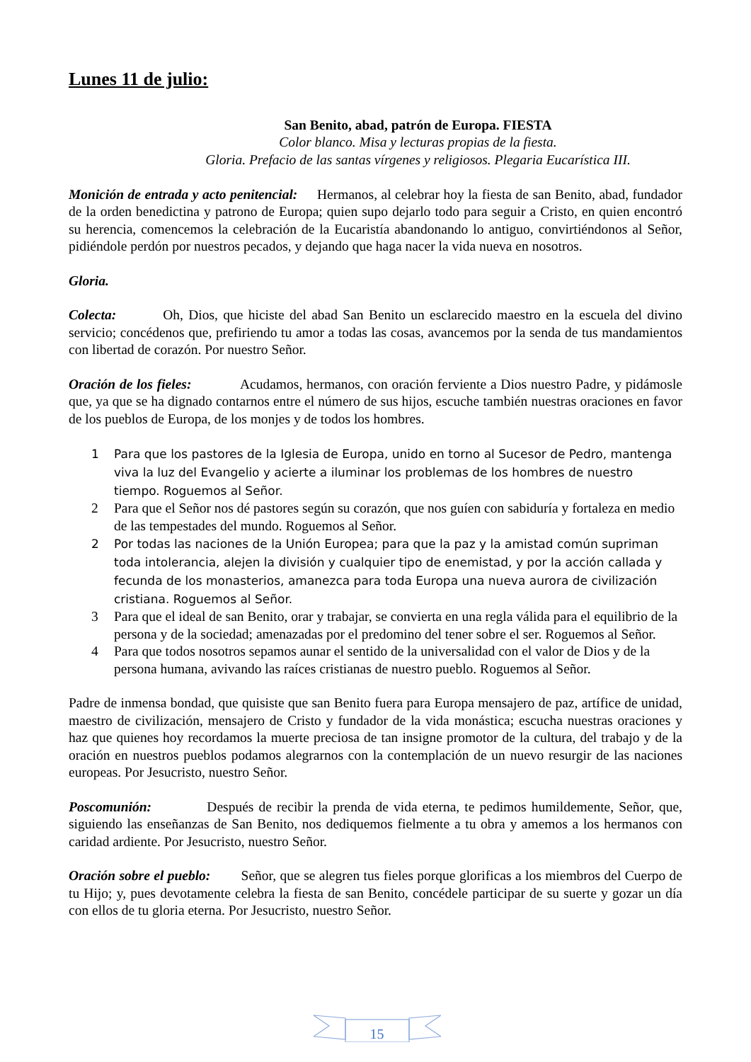Lunes 11 de julio:
San Benito, abad, patrón de Europa. FIESTA
Color blanco. Misa y lecturas propias de la fiesta.
Gloria. Prefacio de las santas vírgenes y religiosos. Plegaria Eucarística III.
Monición de entrada y acto penitencial: Hermanos, al celebrar hoy la fiesta de san Benito, abad, fundador de la orden benedictina y patrono de Europa; quien supo dejarlo todo para seguir a Cristo, en quien encontró su herencia, comencemos la celebración de la Eucaristía abandonando lo antiguo, convirtiéndonos al Señor, pidiéndole perdón por nuestros pecados, y dejando que haga nacer la vida nueva en nosotros.
Gloria.
Colecta: Oh, Dios, que hiciste del abad San Benito un esclarecido maestro en la escuela del divino servicio; concédenos que, prefiriendo tu amor a todas las cosas, avancemos por la senda de tus mandamientos con libertad de corazón. Por nuestro Señor.
Oración de los fieles: Acudamos, hermanos, con oración ferviente a Dios nuestro Padre, y pidámosle que, ya que se ha dignado contarnos entre el número de sus hijos, escuche también nuestras oraciones en favor de los pueblos de Europa, de los monjes y de todos los hombres.
1 Para que los pastores de la Iglesia de Europa, unido en torno al Sucesor de Pedro, mantenga viva la luz del Evangelio y acierte a iluminar los problemas de los hombres de nuestro tiempo. Roguemos al Señor.
2 Para que el Señor nos dé pastores según su corazón, que nos guíen con sabiduría y fortaleza en medio de las tempestades del mundo. Roguemos al Señor.
2 Por todas las naciones de la Unión Europea; para que la paz y la amistad común supriman toda intolerancia, alejen la división y cualquier tipo de enemistad, y por la acción callada y fecunda de los monasterios, amanezca para toda Europa una nueva aurora de civilización cristiana. Roguemos al Señor.
3 Para que el ideal de san Benito, orar y trabajar, se convierta en una regla válida para el equilibrio de la persona y de la sociedad; amenazadas por el predomino del tener sobre el ser. Roguemos al Señor.
4 Para que todos nosotros sepamos aunar el sentido de la universalidad con el valor de Dios y de la persona humana, avivando las raíces cristianas de nuestro pueblo. Roguemos al Señor.
Padre de inmensa bondad, que quisiste que san Benito fuera para Europa mensajero de paz, artífice de unidad, maestro de civilización, mensajero de Cristo y fundador de la vida monástica; escucha nuestras oraciones y haz que quienes hoy recordamos la muerte preciosa de tan insigne promotor de la cultura, del trabajo y de la oración en nuestros pueblos podamos alegrarnos con la contemplación de un nuevo resurgir de las naciones europeas. Por Jesucristo, nuestro Señor.
Poscomunión: Después de recibir la prenda de vida eterna, te pedimos humildemente, Señor, que, siguiendo las enseñanzas de San Benito, nos dediquemos fielmente a tu obra y amemos a los hermanos con caridad ardiente. Por Jesucristo, nuestro Señor.
Oración sobre el pueblo: Señor, que se alegren tus fieles porque glorificas a los miembros del Cuerpo de tu Hijo; y, pues devotamente celebra la fiesta de san Benito, concédele participar de su suerte y gozar un día con ellos de tu gloria eterna. Por Jesucristo, nuestro Señor.
15